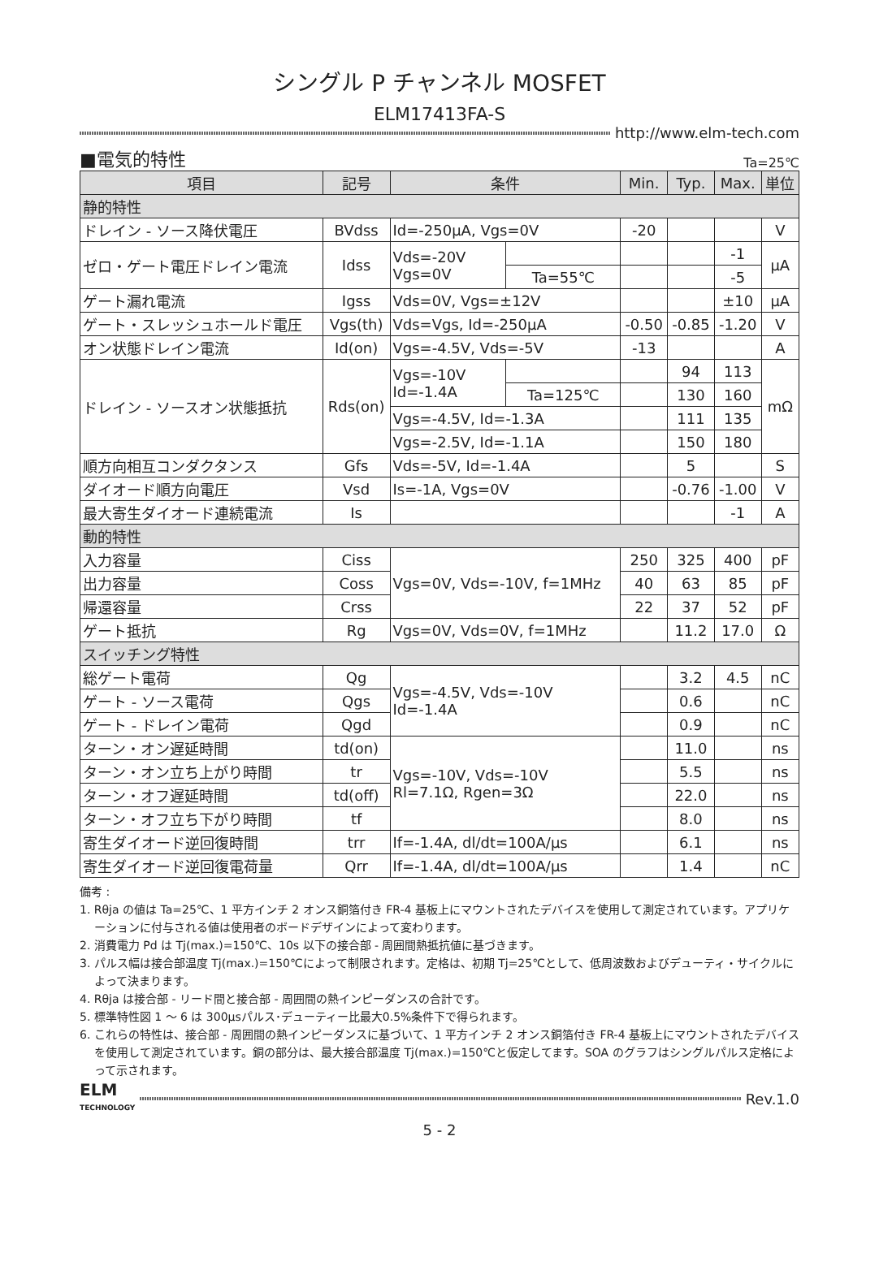シングル P チャンネル MOSFET
ELM17413FA-S
http://www.elm-tech.com
■電気的特性 Ta=25℃
| 項目 | 記号 | 条件 | | Min. | Typ. | Max. | 単位 |
| --- | --- | --- | --- | --- | --- | --- | --- |
| 静的特性 | | | | | | | |
| ドレイン - ソース降伏電圧 | BVdss | Id=-250μA, Vgs=0V | | -20 | | | V |
| ゼロ・ゲート電圧ドレイン電流 | Idss | Vds=-20V Vgs=0V | | | | -1 | μA |
| | | | Ta=55℃ | | | -5 | |
| ゲート漏れ電流 | Igss | Vds=0V, Vgs=±12V | | | | ±10 | μA |
| ゲート・スレッシュホールド電圧 | Vgs(th) | Vds=Vgs, Id=-250μA | | -0.50 | -0.85 | -1.20 | V |
| オン状態ドレイン電流 | Id(on) | Vgs=-4.5V, Vds=-5V | | -13 | | | A |
| ドレイン - ソースオン状態抵抗 | Rds(on) | Vgs=-10V Id=-1.4A | | | 94 | 113 | mΩ |
| | | | Ta=125℃ | | 130 | 160 | |
| | | Vgs=-4.5V, Id=-1.3A | | | 111 | 135 | |
| | | Vgs=-2.5V, Id=-1.1A | | | 150 | 180 | |
| 順方向相互コンダクタンス | Gfs | Vds=-5V, Id=-1.4A | | | 5 | | S |
| ダイオード順方向電圧 | Vsd | Is=-1A, Vgs=0V | | | -0.76 | -1.00 | V |
| 最大寄生ダイオード連続電流 | Is | | | | | -1 | A |
| 動的特性 | | | | | | | |
| 入力容量 | Ciss | Vgs=0V, Vds=-10V, f=1MHz | | 250 | 325 | 400 | pF |
| 出力容量 | Coss | | | 40 | 63 | 85 | pF |
| 帰還容量 | Crss | | | 22 | 37 | 52 | pF |
| ゲート抵抗 | Rg | Vgs=0V, Vds=0V, f=1MHz | | | 11.2 | 17.0 | Ω |
| スイッチング特性 | | | | | | | |
| 総ゲート電荷 | Qg | Vgs=-4.5V, Vds=-10V Id=-1.4A | | | 3.2 | 4.5 | nC |
| ゲート - ソース電荷 | Qgs | | | | 0.6 | | nC |
| ゲート - ドレイン電荷 | Qgd | | | | 0.9 | | nC |
| ターン・オン遅延時間 | td(on) | Vgs=-10V, Vds=-10V Rl=7.1Ω, Rgen=3Ω | | | 11.0 | | ns |
| ターン・オン立ち上がり時間 | tr | | | | 5.5 | | ns |
| ターン・オフ遅延時間 | td(off) | | | | 22.0 | | ns |
| ターン・オフ立ち下がり時間 | tf | | | | 8.0 | | ns |
| 寄生ダイオード逆回復時間 | trr | If=-1.4A, dl/dt=100A/μs | | | 6.1 | | ns |
| 寄生ダイオード逆回復電荷量 | Qrr | If=-1.4A, dl/dt=100A/μs | | | 1.4 | | nC |
備考 :
1. Rθja の値は Ta=25℃、1 平方インチ 2 オンス銅箔付き FR-4 基板上にマウントされたデバイスを使用して測定されています。アプリケーションに付与される値は使用者のボードデザインによって変わります。
2. 消費電力 Pd は Tj(max.)=150℃、10s 以下の接合部 - 周囲間熱抵抗値に基づきます。
3. パルス幅は接合部温度 Tj(max.)=150℃によって制限されます。定格は、初期 Tj=25℃として、低周波数およびデューティ・サイクルによって決まります。
4. Rθja は接合部 - リード間と接合部 - 周囲間の熱インピーダンスの合計です。
5. 標準特性図 1 ～ 6 は 300μsパルス･デューティー比最大0.5%条件下で得られます。
6. これらの特性は、接合部 - 周囲間の熱インピーダンスに基づいて、1 平方インチ 2 オンス銅箔付き FR-4 基板上にマウントされたデバイスを使用して測定されています。銅の部分は、最大接合部温度 Tj(max.)=150℃と仮定してます。SOA のグラフはシングルパルス定格によって示されます。
ELM
TECHNOLOGY
Rev.1.0
5 - 2